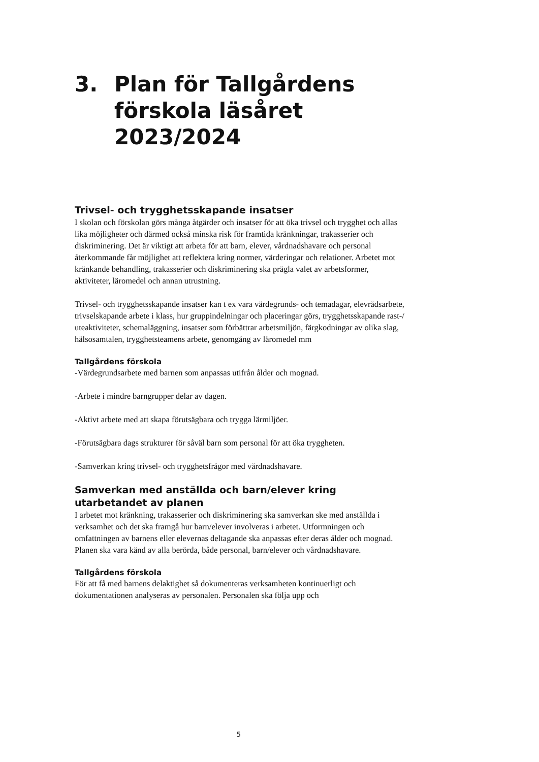3. Plan för Tallgårdens förskola läsåret 2023/2024
Trivsel- och trygghetsskapande insatser
I skolan och förskolan görs många åtgärder och insatser för att öka trivsel och trygghet och allas lika möjligheter och därmed också minska risk för framtida kränkningar, trakasserier och diskriminering. Det är viktigt att arbeta för att barn, elever, vårdnadshavare och personal återkommande får möjlighet att reflektera kring normer, värderingar och relationer. Arbetet mot kränkande behandling, trakasserier och diskriminering ska prägla valet av arbetsformer, aktiviteter, läromedel och annan utrustning.
Trivsel- och trygghetsskapande insatser kan t ex vara värdegrunds- och temadagar, elevrådsarbete, trivselskapande arbete i klass, hur gruppindelningar och placeringar görs, trygghetsskapande rast-/ uteaktiviteter, schemaläggning, insatser som förbättrar arbetsmiljön, färgkodningar av olika slag, hälsosamtalen, trygghetsteamens arbete, genomgång av läromedel mm
Tallgårdens förskola
-Värdegrundsarbete med barnen som anpassas utifrån ålder och mognad.
-Arbete i mindre barngrupper delar av dagen.
-Aktivt arbete med att skapa förutsägbara och trygga lärmiljöer.
-Förutsägbara dags strukturer för såväl barn som personal för att öka tryggheten.
-Samverkan kring trivsel- och trygghetsfrågor med vårdnadshavare.
Samverkan med anställda och barn/elever kring utarbetandet av planen
I arbetet mot kränkning, trakasserier och diskriminering ska samverkan ske med anställda i verksamhet och det ska framgå hur barn/elever involveras i arbetet. Utformningen och omfattningen av barnens eller elevernas deltagande ska anpassas efter deras ålder och mognad. Planen ska vara känd av alla berörda, både personal, barn/elever och vårdnadshavare.
Tallgårdens förskola
För att få med barnens delaktighet så dokumenteras verksamheten kontinuerligt och dokumentationen analyseras av personalen. Personalen ska följa upp och
5